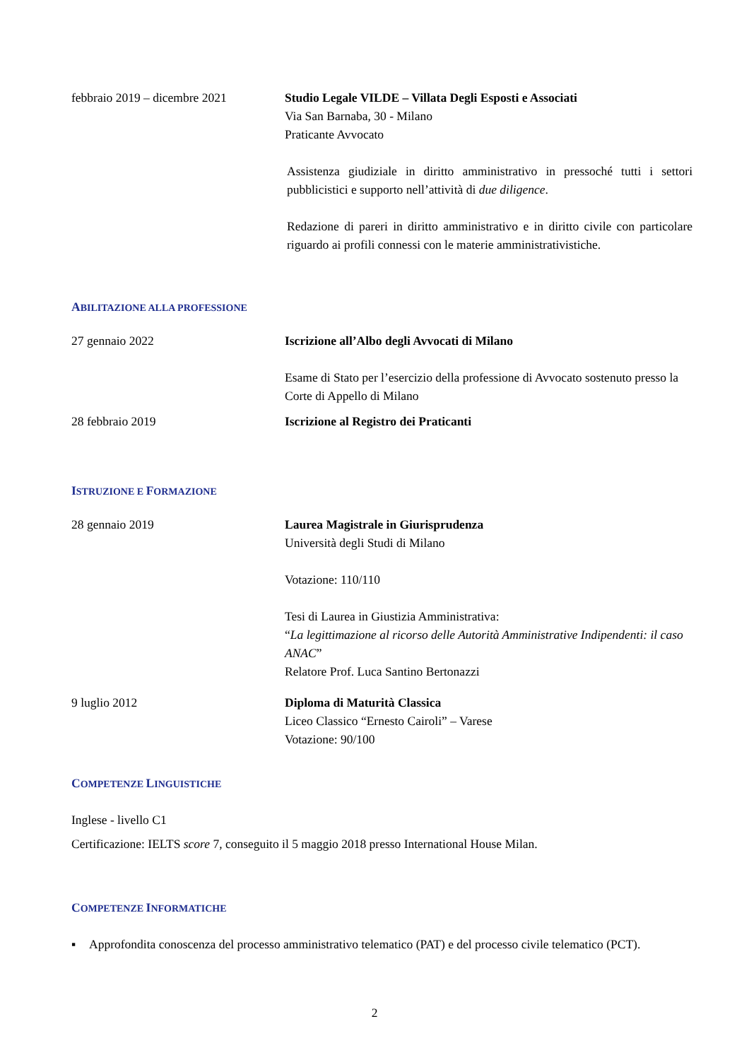febbraio 2019 – dicembre 2021
Studio Legale VILDE – Villata Degli Esposti e Associati
Via San Barnaba, 30 - Milano
Praticante Avvocato
Assistenza giudiziale in diritto amministrativo in pressoché tutti i settori pubblicistici e supporto nell’attività di due diligence.
Redazione di pareri in diritto amministrativo e in diritto civile con particolare riguardo ai profili connessi con le materie amministrativistiche.
ABILITAZIONE ALLA PROFESSIONE
27 gennaio 2022 Iscrizione all’Albo degli Avvocati di Milano
Esame di Stato per l’esercizio della professione di Avvocato sostenuto presso la Corte di Appello di Milano
28 febbraio 2019 Iscrizione al Registro dei Praticanti
ISTRUZIONE E FORMAZIONE
28 gennaio 2019 Laurea Magistrale in Giurisprudenza
Università degli Studi di Milano
Votazione: 110/110
Tesi di Laurea in Giustizia Amministrativa:
“La legittimazione al ricorso delle Autorità Amministrative Indipendenti: il caso ANAC”
Relatore Prof. Luca Santino Bertonazzi
9 luglio 2012 Diploma di Maturità Classica
Liceo Classico “Ernesto Cairoli” – Varese
Votazione: 90/100
COMPETENZE LINGUISTICHE
Inglese - livello C1
Certificazione: IELTS score 7, conseguito il 5 maggio 2018 presso International House Milan.
COMPETENZE INFORMATICHE
▪ Approfondita conoscenza del processo amministrativo telematico (PAT) e del processo civile telematico (PCT).
2